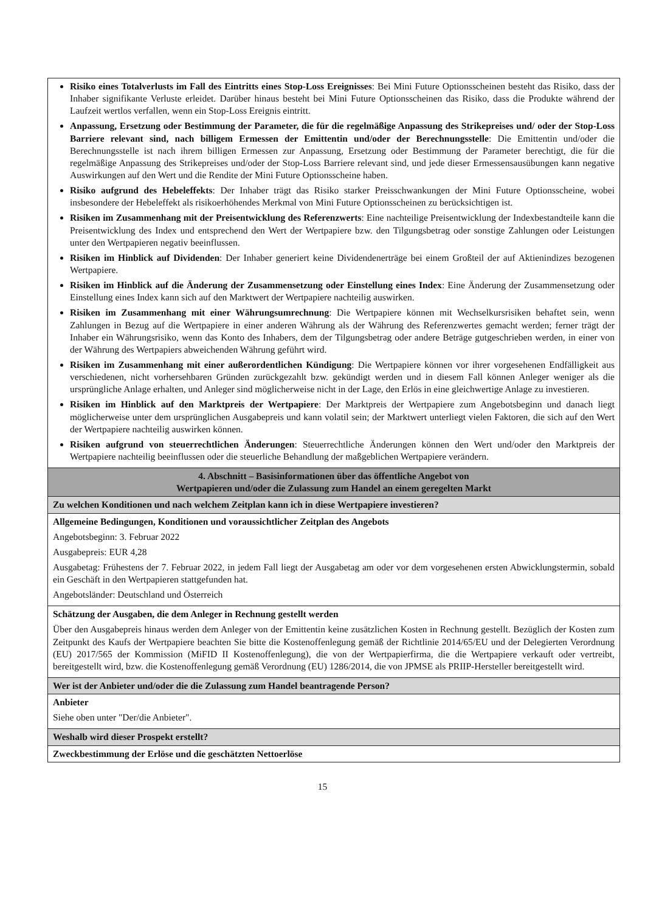| Risiko eines Totalverlusts im Fall des Eintritts eines Stop-Loss Ereignisses : Bei Mini Future Optionsscheinen besteht das Risiko, dass der Inhaber signifikante Verluste erleidet. Darüber hinaus besteht bei Mini Future Optionsscheinen das Risiko, dass die Produkte während der Laufzeit wertlos verfallen, wenn ein Stop-Loss Ereignis eintritt. Anpassung, Ersetzung oder Bestimmung der Parameter, die für die regelmäßige Anpassung des Strikepreises und/ oder der Stop-Loss Barriere relevant sind, nach billigem Ermessen der Emittentin und/oder der Berechnungsstelle : Die Emittentin und/oder die Berechnungsstelle ist nach ihrem billigen Ermessen zur Anpassung, Ersetzung oder Bestimmung der Parameter berechtigt, die für die regelmäßige Anpassung des Strikepreises und/oder der Stop-Loss Barriere relevant sind, und jede dieser Ermessensausübungen kann negative Auswirkungen auf den Wert und die Rendite der Mini Future Optionsscheine haben. Risiko aufgrund des Hebeleffekts : Der Inhaber trägt das Risiko starker Preisschwankungen der Mini Future Optionsscheine, wobei insbesondere der Hebeleffekt als risikoerhöhendes Merkmal von Mini Future Optionsscheinen zu berücksichtigen ist. Risiken im Zusammenhang mit der Preisentwicklung des Referenzwerts : Eine nachteilige Preisentwicklung der Indexbestandteile kann die Preisentwicklung des Index und entsprechend den Wert der Wertpapiere bzw. den Tilgungsbetrag oder sonstige Zahlungen oder Leistungen unter den Wertpapieren negativ beeinflussen. Risiken im Hinblick auf Dividenden : Der Inhaber generiert keine Dividendenerträge bei einem Großteil der auf Aktienindizes bezogenen Wertpapiere. Risiken im Hinblick auf die Änderung der Zusammensetzung oder Einstellung eines Index : Eine Änderung der Zusammensetzung oder Einstellung eines Index kann sich auf den Marktwert der Wertpapiere nachteilig auswirken. Risiken im Zusammenhang mit einer Währungsumrechnung : Die Wertpapiere können mit Wechselkursrisiken behaftet sein, wenn Zahlungen in Bezug auf die Wertpapiere in einer anderen Währung als der Währung des Referenzwertes gemacht werden; ferner trägt der Inhaber ein Währungsrisiko, wenn das Konto des Inhabers, dem der Tilgungsbetrag oder andere Beträge gutgeschrieben werden, in einer von der Währung des Wertpapiers abweichenden Währung geführt wird. Risiken im Zusammenhang mit einer außerordentlichen Kündigung : Die Wertpapiere können vor ihrer vorgesehenen Endfälligkeit aus verschiedenen, nicht vorhersehbaren Gründen zurückgezahlt bzw. gekündigt werden und in diesem Fall können Anleger weniger als die ursprüngliche Anlage erhalten, und Anleger sind möglicherweise nicht in der Lage, den Erlös in eine gleichwertige Anlage zu investieren. Risiken im Hinblick auf den Marktpreis der Wertpapiere : Der Marktpreis der Wertpapiere zum Angebotsbeginn und danach liegt möglicherweise unter dem ursprünglichen Ausgabepreis und kann volatil sein; der Marktwert unterliegt vielen Faktoren, die sich auf den Wert der Wertpapiere nachteilig auswirken können. Risiken aufgrund von steuerrechtlichen Änderungen : Steuerrechtliche Änderungen können den Wert und/oder den Marktpreis der Wertpapiere nachteilig beeinflussen oder die steuerliche Behandlung der maßgeblichen Wertpapiere verändern. |
| 4. Abschnitt – Basisinformationen über das öffentliche Angebot von Wertpapieren und/oder die Zulassung zum Handel an einem geregelten Markt |
| Zu welchen Konditionen und nach welchem Zeitplan kann ich in diese Wertpapiere investieren? |
| Allgemeine Bedingungen, Konditionen und voraussichtlicher Zeitplan des Angebots Angebotsbeginn: 3. Februar 2022 Ausgabepreis: EUR 4,28 Ausgabetag: Frühestens der 7. Februar 2022, in jedem Fall liegt der Ausgabetag am oder vor dem vorgesehenen ersten Abwicklungstermin, sobald ein Geschäft in den Wertpapieren stattgefunden hat. Angebotsländer: Deutschland und Österreich |
| Schätzung der Ausgaben, die dem Anleger in Rechnung gestellt werden Über den Ausgabepreis hinaus werden dem Anleger von der Emittentin keine zusätzlichen Kosten in Rechnung gestellt. Bezüglich der Kosten zum Zeitpunkt des Kaufs der Wertpapiere beachten Sie bitte die Kostenoffenlegung gemäß der Richtlinie 2014/65/EU und der Delegierten Verordnung (EU) 2017/565 der Kommission (MiFID II Kostenoffenlegung), die von der Wertpapierfirma, die die Wertpapiere verkauft oder vertreibt, bereitgestellt wird, bzw. die Kostenoffenlegung gemäß Verordnung (EU) 1286/2014, die von JPMSE als PRIIP-Hersteller bereitgestellt wird. |
| Wer ist der Anbieter und/oder die die Zulassung zum Handel beantragende Person? |
| Anbieter Siehe oben unter "Der/die Anbieter". |
| Weshalb wird dieser Prospekt erstellt? |
| Zweckbestimmung der Erlöse und die geschätzten Nettoerlöse |
15